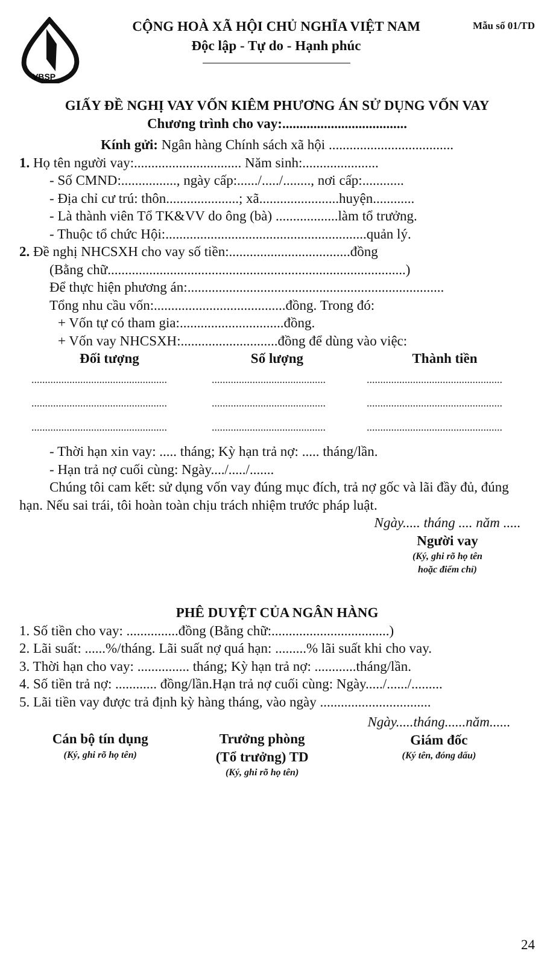VBSP
CỘNG HOÀ XÃ HỘI CHỦ NGHĨA VIỆT NAM
Độc lập - Tự do - Hạnh phúc
Mẫu số 01/TD
GIẤY ĐỀ NGHỊ VAY VỐN KIÊM PHƯƠNG ÁN SỬ DỤNG VỐN VAY
Chương trình cho vay:....................................
Kính gửi: Ngân hàng Chính sách xã hội ....................................
1. Họ tên người vay:............................... Năm sinh:......................
- Số CMND:................, ngày cấp:....../...../........, nơi cấp:............
- Địa chỉ cư trú: thôn.....................; xã.......................huyện............
- Là thành viên Tổ TK&VV do ông (bà) ..................làm tổ trưởng.
- Thuộc tổ chức Hội:..........................................................quản lý.
2. Đề nghị NHCSXH cho vay số tiền:...................................đồng
(Bằng chữ......................................................................................)
Để thực hiện phương án:..........................................................................
Tổng nhu cầu vốn:......................................đồng. Trong đó:
+ Vốn tự có tham gia:..............................đồng.
+ Vốn vay NHCSXH:............................đồng để dùng vào việc:
| Đối tượng | Số lượng | Thành tiền |
| --- | --- | --- |
| .................................................. | .......................................... | .................................................. |
| .................................................. | .......................................... | .................................................. |
| .................................................. | .......................................... | .................................................. |
- Thời hạn xin vay: ..... tháng; Kỳ hạn trả nợ: ..... tháng/lần.
- Hạn trả nợ cuối cùng: Ngày..../...../.......
Chúng tôi cam kết: sử dụng vốn vay đúng mục đích, trả nợ gốc và lãi đầy đủ, đúng hạn. Nếu sai trái, tôi hoàn toàn chịu trách nhiệm trước pháp luật.
Ngày..... tháng .... năm .....
Người vay
(Ký, ghi rõ họ tên
hoặc điểm chỉ)
PHÊ DUYỆT CỦA NGÂN HÀNG
1. Số tiền cho vay: ...............đồng (Bằng chữ:..................................)
2. Lãi suất: ......%/tháng. Lãi suất nợ quá hạn: .........% lãi suất khi cho vay.
3. Thời hạn cho vay: ............... tháng; Kỳ hạn trả nợ: ............tháng/lần.
4. Số tiền trả nợ: ............ đồng/lần.Hạn trả nợ cuối cùng: Ngày...../....../.........
5. Lãi tiền vay được trả định kỳ hàng tháng, vào ngày ................................
Cán bộ tín dụng
(Ký, ghi rõ họ tên)
Trưởng phòng
(Tổ trưởng) TD
(Ký, ghi rõ họ tên)
Ngày.....tháng......năm......
Giám đốc
(Ký tên, đóng dấu)
24